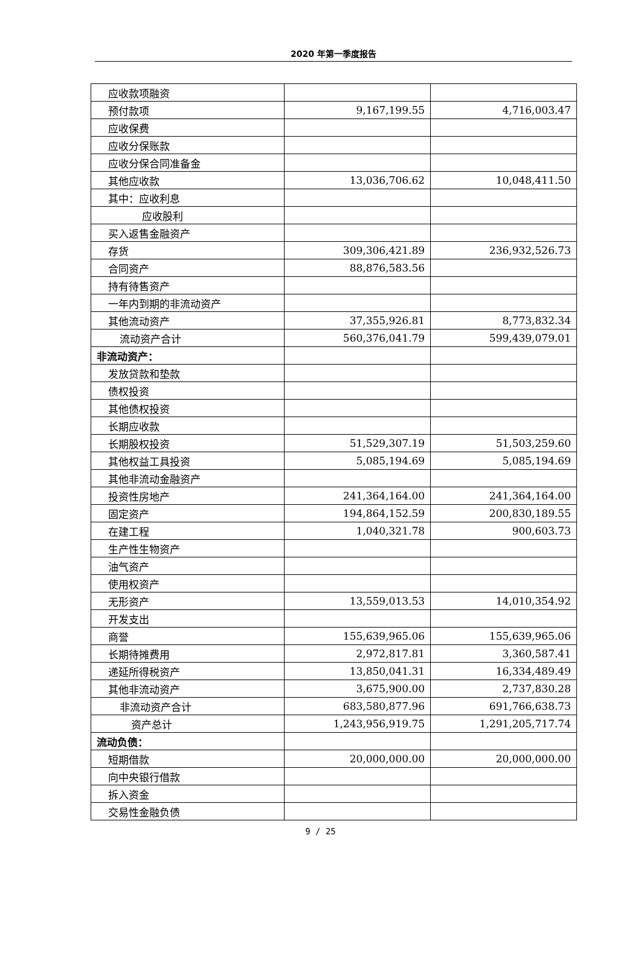2020 年第一季度报告
| 应收款项融资 | | |
| 预付款项 | 9,167,199.55 | 4,716,003.47 |
| 应收保费 | | |
| 应收分保账款 | | |
| 应收分保合同准备金 | | |
| 其他应收款 | 13,036,706.62 | 10,048,411.50 |
| 其中：应收利息 | | |
| 应收股利 | | |
| 买入返售金融资产 | | |
| 存货 | 309,306,421.89 | 236,932,526.73 |
| 合同资产 | 88,876,583.56 | |
| 持有待售资产 | | |
| 一年内到期的非流动资产 | | |
| 其他流动资产 | 37,355,926.81 | 8,773,832.34 |
| 流动资产合计 | 560,376,041.79 | 599,439,079.01 |
| 非流动资产： | | |
| 发放贷款和垫款 | | |
| 债权投资 | | |
| 其他债权投资 | | |
| 长期应收款 | | |
| 长期股权投资 | 51,529,307.19 | 51,503,259.60 |
| 其他权益工具投资 | 5,085,194.69 | 5,085,194.69 |
| 其他非流动金融资产 | | |
| 投资性房地产 | 241,364,164.00 | 241,364,164.00 |
| 固定资产 | 194,864,152.59 | 200,830,189.55 |
| 在建工程 | 1,040,321.78 | 900,603.73 |
| 生产性生物资产 | | |
| 油气资产 | | |
| 使用权资产 | | |
| 无形资产 | 13,559,013.53 | 14,010,354.92 |
| 开发支出 | | |
| 商誉 | 155,639,965.06 | 155,639,965.06 |
| 长期待摊费用 | 2,972,817.81 | 3,360,587.41 |
| 递延所得税资产 | 13,850,041.31 | 16,334,489.49 |
| 其他非流动资产 | 3,675,900.00 | 2,737,830.28 |
| 非流动资产合计 | 683,580,877.96 | 691,766,638.73 |
| 资产总计 | 1,243,956,919.75 | 1,291,205,717.74 |
| 流动负债： | | |
| 短期借款 | 20,000,000.00 | 20,000,000.00 |
| 向中央银行借款 | | |
| 拆入资金 | | |
| 交易性金融负债 | | |
9 / 25